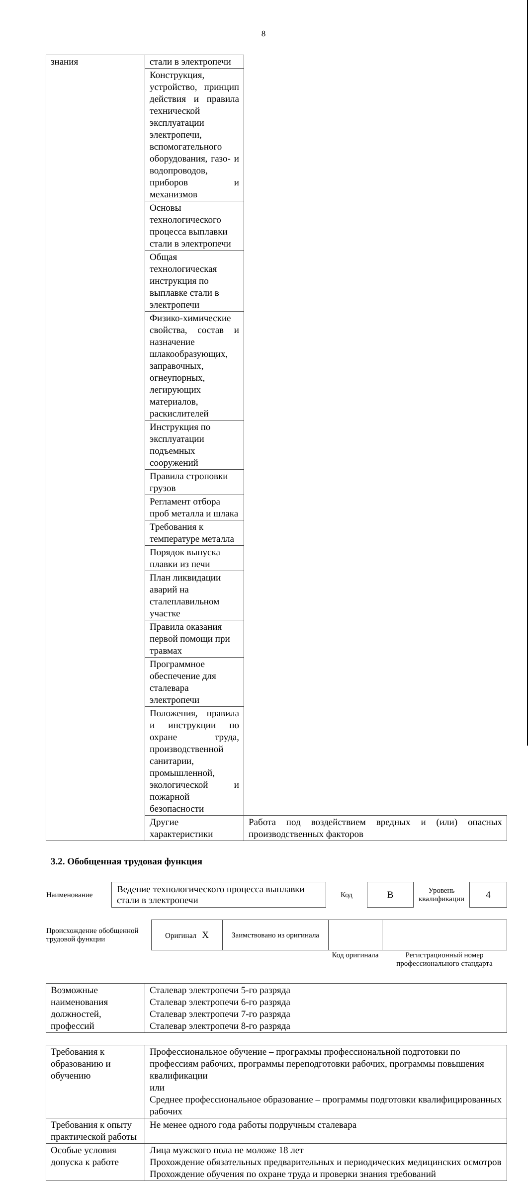8
| знания | стали в электропечи | |
| | Конструкция, устройство, принцип действия и правила технической эксплуатации электропечи, вспомогательного оборудования, газо- и водопроводов, приборов и механизмов | |
| | Основы технологического процесса выплавки стали в электропечи | |
| | Общая технологическая инструкция по выплавке стали в электропечи | |
| | Физико-химические свойства, состав и назначение шлакообразующих, заправочных, огнеупорных, легирующих материалов, раскислителей | |
| | Инструкция по эксплуатации подъемных сооружений | |
| | Правила строповки грузов | |
| | Регламент отбора проб металла и шлака | |
| | Требования к температуре металла | |
| | Порядок выпуска плавки из печи | |
| | План ликвидации аварий на сталеплавильном участке | |
| | Правила оказания первой помощи при травмах | |
| | Программное обеспечение для сталевара электропечи | |
| | Положения, правила и инструкции по охране труда, производственной санитарии, промышленной, экологической и пожарной безопасности | |
| | Другие характеристики | Работа под воздействием вредных и (или) опасных производственных факторов |
3.2. Обобщенная трудовая функция
| Наименование | Ведение технологического процесса выплавки стали в электропечи | Код | B | Уровень квалификации | 4 |
| Происхождение обобщенной трудовой функции | Оригинал X | Заимствовано из оригинала | | |
| | | | Код оригинала | Регистрационный номер профессионального стандарта |
| Возможные наименования должностей, профессий | Сталевар электропечи 5-го разряда Сталевар электропечи 6-го разряда Сталевар электропечи 7-го разряда Сталевар электропечи 8-го разряда |
| Требования к образованию и обучению | Профессиональное обучение – программы профессиональной подготовки по профессиям рабочих, программы переподготовки рабочих, программы повышения квалификации или Среднее профессиональное образование – программы подготовки квалифицированных рабочих |
| Требования к опыту практической работы | Не менее одного года работы подручным сталевара |
| Особые условия допуска к работе | Лица мужского пола не моложе 18 лет Прохождение обязательных предварительных и периодических медицинских осмотров Прохождение обучения по охране труда и проверки знания требований |